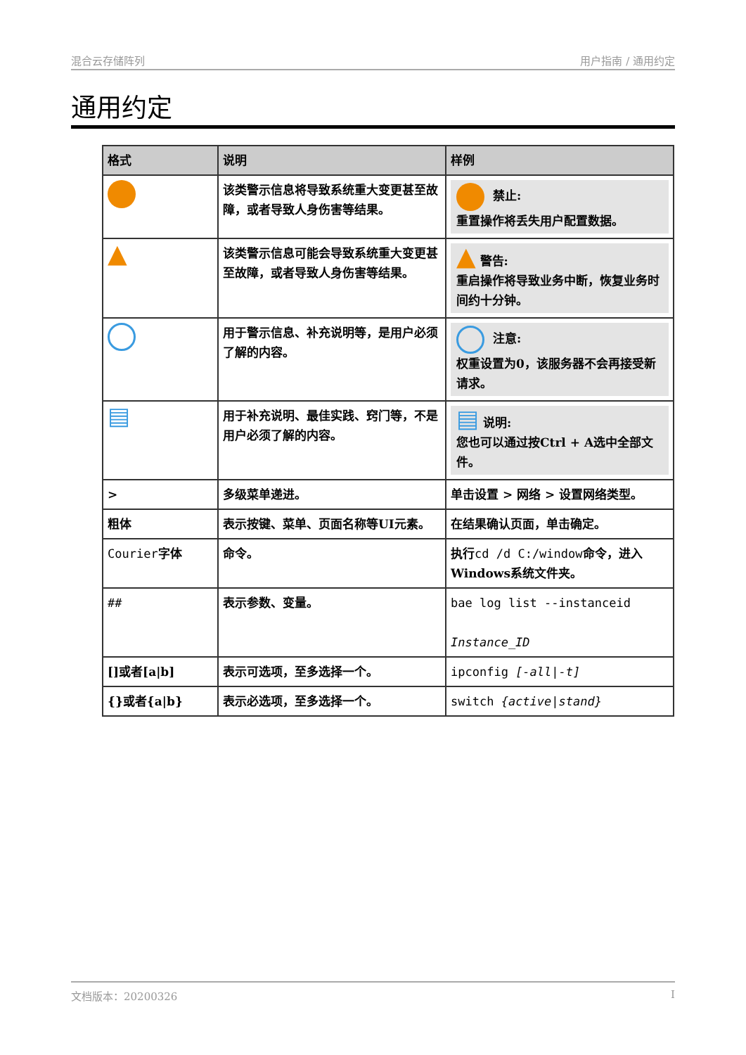混合云存储阵列 用户指南 / 通用约定
通用约定
| 格式 | 说明 | 样例 |
| --- | --- | --- |
| | 该类警示信息将导致系统重大变更甚至故障，或者导致人身伤害等结果。 | 禁止: 重置操作将丢失用户配置数据。 |
| ▲ | 该类警示信息可能会导致系统重大变更甚至故障，或者导致人身伤害等结果。 | ▲ 警告: 重启操作将导致业务中断，恢复业务时间约十分钟。 |
| | 用于警示信息、补充说明等，是用户必须了解的内容。 | 注意: 权重设置为0，该服务器不会再接受新请求。 |
| ▤ | 用于补充说明、最佳实践、窍门等，不是用户必须了解的内容。 | ▤ 说明: 您也可以通过按Ctrl + A选中全部文件。 |
| > | 多级菜单递进。 | 单击设置 > 网络 > 设置网络类型。 |
| 粗体 | 表示按键、菜单、页面名称等UI元素。 | 在结果确认页面，单击确定。 |
| Courier 字体 | 命令。 | 执行 cd /d C:/window 命令，进入Windows系统文件夹。 |
| ## | 表示参数、变量。 | bae log list --instanceid Instance_ID |
| []或者[a/b] | 表示可选项，至多选择一个。 | ipconfig [-all/-t] |
| {}或者{a/b} | 表示必选项，至多选择一个。 | switch {active/stand} |
文档版本：20200326 I